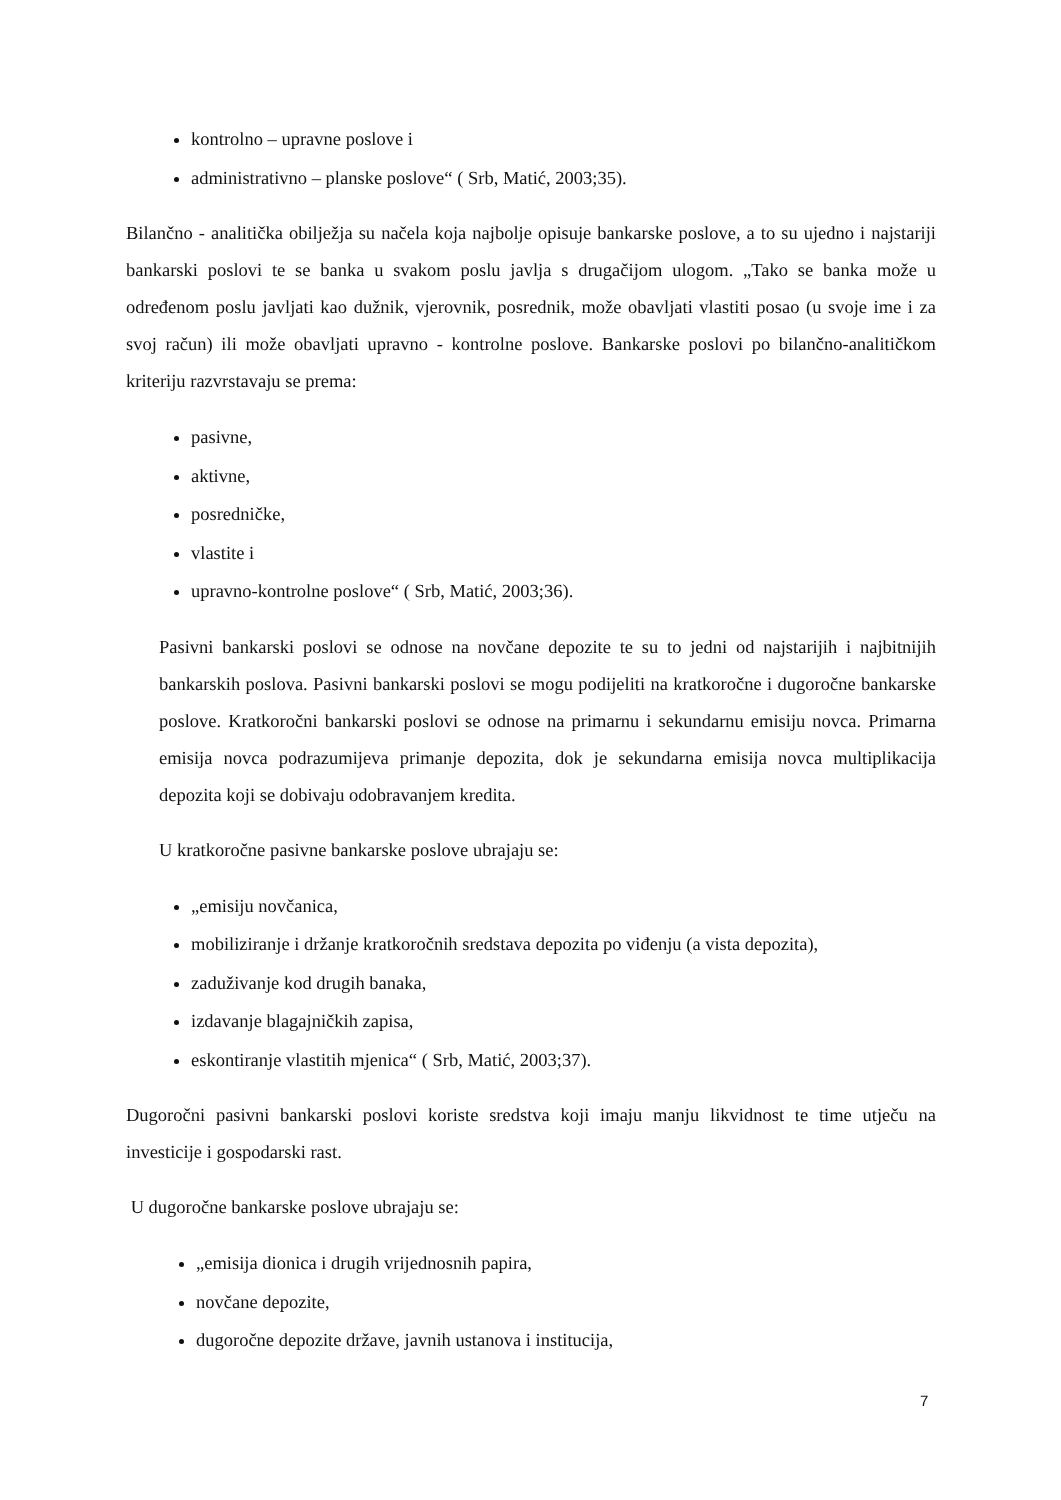kontrolno – upravne poslove i
administrativno – planske poslove“ ( Srb, Matić, 2003;35).
Bilančno - analitička obilježja su načela koja najbolje opisuje bankarske poslove, a to su ujedno i najstariji bankarski poslovi te se banka u svakom poslu javlja s drugačijom ulogom. „Tako se banka može u određenom poslu javljati kao dužnik, vjerovnik, posrednik, može obavljati vlastiti posao (u svoje ime i za svoj račun) ili može obavljati upravno - kontrolne poslove. Bankarske poslovi po bilančno-analitičkom kriteriju razvrstavaju se prema:
pasivne,
aktivne,
posredničke,
vlastite i
upravno-kontrolne poslove“ ( Srb, Matić, 2003;36).
Pasivni bankarski poslovi se odnose na novčane depozite te su to jedni od najstarijih i najbitnijih bankarskih poslova. Pasivni bankarski poslovi se mogu podijeliti na kratkoročne i dugoročne bankarske poslove. Kratkoročni bankarski poslovi se odnose na primarnu i sekundarnu emisiju novca. Primarna emisija novca podrazumijeva primanje depozita, dok je sekundarna emisija novca multiplikacija depozita koji se dobivaju odobravanjem kredita.
U kratkoročne pasivne bankarske poslove ubrajaju se:
„emisiju novčanica,
mobiliziranje i držanje kratkoročnih sredstava depozita po viđenju (a vista depozita),
zaduživanje kod drugih banaka,
izdavanje blagajničkih zapisa,
eskontiranje vlastitih mjenica“ ( Srb, Matić, 2003;37).
Dugoročni pasivni bankarski poslovi koriste sredstva koji imaju manju likvidnost te time utječu na investicije i gospodarski rast.
U dugoročne bankarske poslove ubrajaju se:
„emisija dionica i drugih vrijednosnih papira,
novčane depozite,
dugoročne depozite države, javnih ustanova i institucija,
7